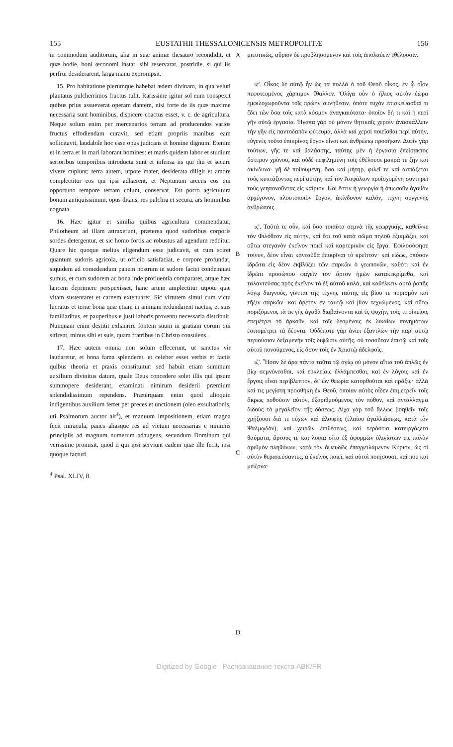155 EUSTATHII THESSALONICENSIS METROPOLITÆ 156
in commodum auditorum, alia in suæ animæ thesauro recondidit, et quæ hodie, boni œconomi instar, sibi reservarat, postridie, si qui iis perfrui desiderarent, larga manu exprompsit.
15. Pro habitatione plerumque habebat ædem divinam, in qua veluti plantatus pulcherrimos fructus tulit. Rarissime igitur sol eum conspexit quibus prius assueverat operam dantem, nisi forte de iis quæ maxime necessaria sunt hominibus, dispicere coactus esset, v. c. de agricultura. Neque solum enim per mercenarios terram ad producendos varios fructus effodiendam curavit, sed etiam propriis manibus eam sollicitavit, laudabile hoc esse opus judicans et homine dignum. Etenim et in terra et in mari laborant homines: et maris quidem labor et studium serioribus temporibus introducta sunt et infensa iis qui diu et secure vivere cupiunt; terra autem, utpote mater, desiderata diligit et amore complectitur eos qui ipsi adhærent, et Neptunum arcens eos qui opportuno tempore terram colunt, conservat. Est porro agricultura bonum antiquissimum, opus ditans, res pulchra et secura, ars hominibus cognata.
16. Hæc igitur et similia quibus agricultura commendatur, Philotheum ad illam attraxerunt, præterea quod sudoribus corporis sordes detergentur, et sic homo fortis ac robustus ad agendum redditur. Quare hic quoque melius eligendum esse judicavit, et cum sciret quantum sudoris agricola, ut officio satisfaciat, e corpore profundat, siquidem ad comedendum panem nostrum in sudore faciei condemnati sumus, et cum sudorem ac bona inde profluentia compararet, atque hæc lancem deprimere perspexisset, hanc artem amplectitur utpote quæ vitam sustentaret et carnem extenuaret. Sic virtutem simul cum victu lucratus et terræ bona quæ etiam in animam redundarent nactus, et suis familiaribus, et pauperibus e justi laboris proventu necessaria distribuit. Nunquam enim destitit exhaurire fontem suum in gratiam eorum qui sitirent, minus sibi et suis, quam fratribus in Christo consulens.
17. Hæc autem omnia non solum effecerunt, ut sanctus vir laudaretur, et bona fama splenderet, et celeber esset verbis et factis quibus theoria et praxis constituitur: sed habuit etiam summum auxilium divinitus datum, quale Deus concedere solet illis qui ipsum summopere desiderant, examinati nimirum desiderii præmium splendidissimum rependens. Præterquam enim quod alioquin indigentibus auxilium ferret per preces et unctionem (oleo exsultationis, uti Psalmorum auctor ait<sup>4</sup>), et manuum impositionem, etiam magna fecit miracula, panes aliasque res ad victum necessarias e minimis principiis ad magnum numerum adaugens, secundum Dominum qui verissime promisit, quod ii qui ipsi serviunt eadem quæ ille fecit, ipsi quoque facturi
<sup>4</sup> Psal. XLIV, 8.
A
B
C
D
μιευτικῶς, αὔριον δὲ προβλησόμενον καὶ τοῖς ἀπολαύειν ἐθέλουσιν.
ιε'. Οἶκος δὲ αὐτῷ ἦν ὡς τὰ πολλὰ ὁ τοῦ Θεοῦ οἶκος, ἐν ᾧ οἷον πεφυτευμένος χάρπιμον ἔθαλλεν. Ὀλίγα οὖν ὁ ἥλιος αὐτὸν ἑώρα ἐμφιλοχωροῦντα τοῖς πρώην συνήθεσιν, ὁπότε τυχὸν ἐπισκέψασθαί τι ἔδει τῶν ὅσα τοῖς κατὰ κόσμον ἀναγκαιότατα· ὁποῖον δή τι καὶ ἡ περὶ γῆν αὐτῷ ἐργασία. Ἠγάπα γὰρ οὐ μόνον θητικαῖς χερσὶν ἀνασκάλλειν τὴν γῆν εἰς παντοδαπὸν φύτευμα, ἀλλὰ καὶ χερσὶ ποιεῖσθαι περὶ αὐτήν, εὐγενὲς τοῦτο ἐπικρίνας ἔργον εἶναι καὶ ἀνθρώπῳ προσῆκον. Δυεῖν γὰρ τούτων, γῆς τε καὶ θαλάσσης, ταύτης μὲν ἡ ἐργασία ἐπείσακτος ὕστερον χρόνου, καὶ οὐδὲ πεφιλημένη τοῖς ἐθέλουσι μακρά τε ζῆν καὶ ἀκίνδυνα· γῆ δὲ ποθουμένη, ὅσα καὶ μήτηρ, φιλεῖ τε καὶ ἀσπάζεται τοὺς κυπτάζοντας περὶ αὐτήν, καὶ τὸν Ἀσφάλιον προΐσχομένη συντηρεῖ τοὺς γεηπονοῦντας εἰς καίριον. Καὶ ἔστιν ἡ γεωργία ἡ ὁπωσοῦν ἀγαθὸν ἀρχέγονον, πλουτοποιὸν ἔργον, ἀκίνδυνον καλόν, τέχνη συγγενὴς ἀνθρώποις.
ις'. Ταῦτά τε οὖν, καὶ ὅσα τοιαῦτα σεμνὰ τῆς γεωργικῆς, καθεῖλκε τὸν Φιλόθεον εἰς αὐτήν, καὶ ὅτι τοῦ κατὰ σῶμα πηλοῦ ἐξικμάζει, καὶ οὕτω στεγανὸν ἐκεῖνον ποιεῖ καὶ καρτερικὸν εἰς ἔργα. Ἐφιλοσόφησε τοίνυν, δέον εἶναι κἀνταῦθα ἐπικρῖναι τὸ κρεῖττον· καὶ εἰδώς, ὁπόσον ἱδρῶτα εἰς δέον ἐκβλύζει τῶν σαρκῶν ὁ γεωπονῶν, καθότι καὶ ἐν ἱδρῶτι προσώπου φαγεῖν τὸν ἄρτον ἡμῶν κατακεκρίμεθα, καὶ ταλαντεύσας πρὸς ἐκεῖνον τὰ ἐξ αὐτοῦ καλά, καὶ καθέλκειν αὐτὰ ῥοπῆς λόγῳ διαγνούς, γίνεται τῆς τέχνης ταύτης εἰς βίου τε πορισμὸν καὶ τῆξιν σαρκῶν· καὶ ἀρετὴν ἐν ταυτῷ καὶ βίον τεχνώμενος, καὶ οὕτω ποριζόμενος τὰ ἐκ γῆς ἀγαθὰ διαβαίνοντα καὶ ἐς ψυχήν, τοῖς τε οἰκείοις ἐπεμέτρει τὸ ἀρκοῦν, καὶ τοῖς δεομένοις ἐκ δικαίων πονημάτων ἐσιτομέτρει τὰ δέοντα. Οὐδέποτε γὰρ ἀνίει ἐξαντλῶν τὴν παρ' αὐτῷ περιούσιον δεξαμενὴν τοῖς διψῶσιν αὐτῆς, οὐ τοσοῦτον ἑαυτῷ καὶ τοῖς αὐτοῦ πονούμενος, εἰς ὅσον τοῖς ἐν Χριστῷ ἀδελφοῖς.
ιζ'. Ἦσαν δὲ ἄρα πάντα ταῦτα τῷ ἁγίῳ οὐ μόνον αἴτια τοῦ ἁπλῶς ἐν βίῳ σεμνύνεσθαι, καὶ εὐκλείαις ἐλλάμπεσθαι, καὶ ἐν λόγοις καὶ ἐν ἔργοις εἶναι περίβλεπτον, δι' ὧν θεωρία κατορθοῦται καὶ πρᾶξις· ἀλλὰ καί τις μεγίστη προσθήκη ἐκ Θεοῦ, ὁποίαν αὐτὸς οἶδεν ἐπιμετρεῖν τοῖς ἄκρως ποθοῦσιν αὐτόν, ἐξαριθμούμενος τὸν πόθον, καὶ ἀντάλλαγμα διδοὺς τὸ μεγαλεῖον τῆς δόσεως. Δίχα γὰρ τοῦ ἄλλως βοηθεῖν τοῖς χρῄζουσι διά τε εὐχῶν καὶ ἀλοιφῆς (ἐλαίου ἀγαλλιάσεως, κατὰ τὸν Ψαλμῳδὸν), καὶ χειρῶν ἐπιθέσεως, καὶ τεράστια κατειργάζετο θαύματα, ἄρτους τε καὶ λοιπὰ σῖτα ἐξ ἀφορμῶν ὀλιγίστων εἰς πολὺν ἀριθμὸν πληθύνων, κατὰ τὸν ἀψευδῶς ἐπαγγειλάμενον Κύριον, ὡς οἱ αὐτὸν θεραπεύσαντες, ἃ ἐκεῖνος ποιεῖ, καὶ αὐτοὶ ποιήσουσι, καί που καὶ μείζονα·
Digitized by Google Распознавание текста ABK/FR